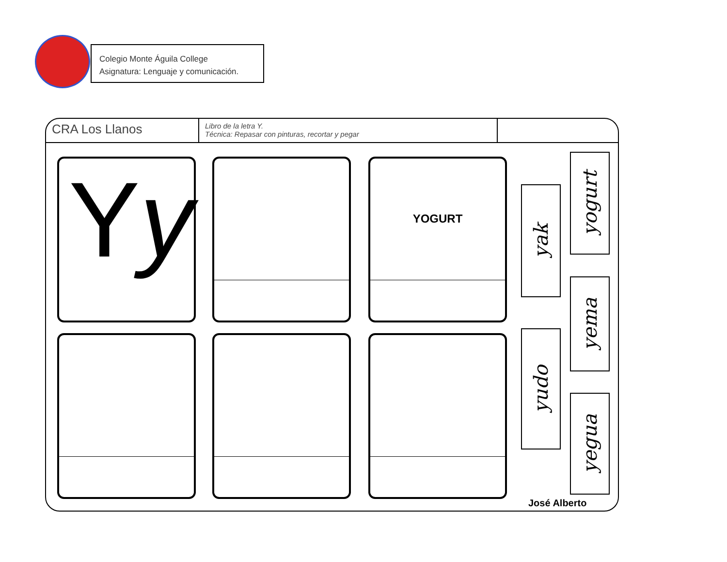Colegio Monte Águila College
Asignatura: Lenguaje y comunicación.
CRA Los Llanos
Libro de la letra Y.
Técnica: Repasar con pinturas, recortar y pegar
Yy YOGURT
yak
yogurt
yema
yudo
yegua
José Alberto